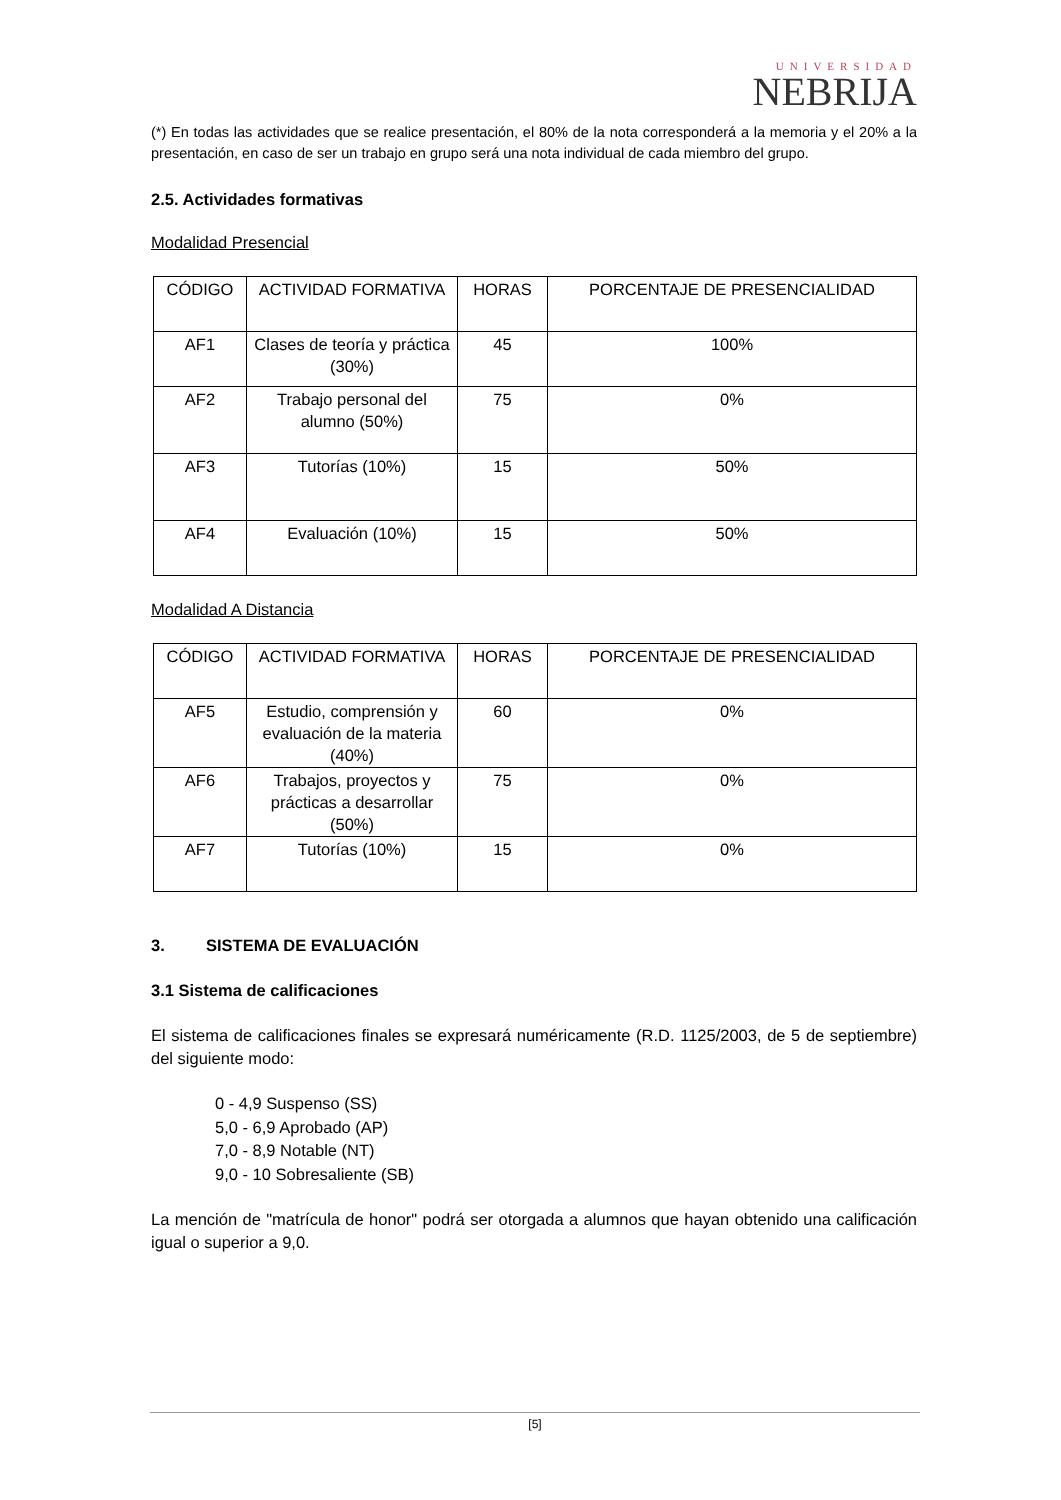UNIVERSIDAD
NEBRIJA
(*) En todas las actividades que se realice presentación, el 80% de la nota corresponderá a la memoria y el 20% a la presentación, en caso de ser un trabajo en grupo será una nota individual de cada miembro del grupo.
2.5. Actividades formativas
Modalidad Presencial
| CÓDIGO | ACTIVIDAD FORMATIVA | HORAS | PORCENTAJE DE PRESENCIALIDAD |
| AF1 | Clases de teoría y práctica (30%) | 45 | 100% |
| AF2 | Trabajo personal del alumno (50%) | 75 | 0% |
| AF3 | Tutorías (10%) | 15 | 50% |
| AF4 | Evaluación (10%) | 15 | 50% |
Modalidad A Distancia
| CÓDIGO | ACTIVIDAD FORMATIVA | HORAS | PORCENTAJE DE PRESENCIALIDAD |
| AF5 | Estudio, comprensión y evaluación de la materia (40%) | 60 | 0% |
| AF6 | Trabajos, proyectos y prácticas a desarrollar (50%) | 75 | 0% |
| AF7 | Tutorías (10%) | 15 | 0% |
3. SISTEMA DE EVALUACIÓN
3.1 Sistema de calificaciones
El sistema de calificaciones finales se expresará numéricamente (R.D. 1125/2003, de 5 de septiembre) del siguiente modo:
0 - 4,9 Suspenso (SS)
5,0 - 6,9 Aprobado (AP)
7,0 - 8,9 Notable (NT)
9,0 - 10 Sobresaliente (SB)
La mención de "matrícula de honor" podrá ser otorgada a alumnos que hayan obtenido una calificación igual o superior a 9,0.
[5]